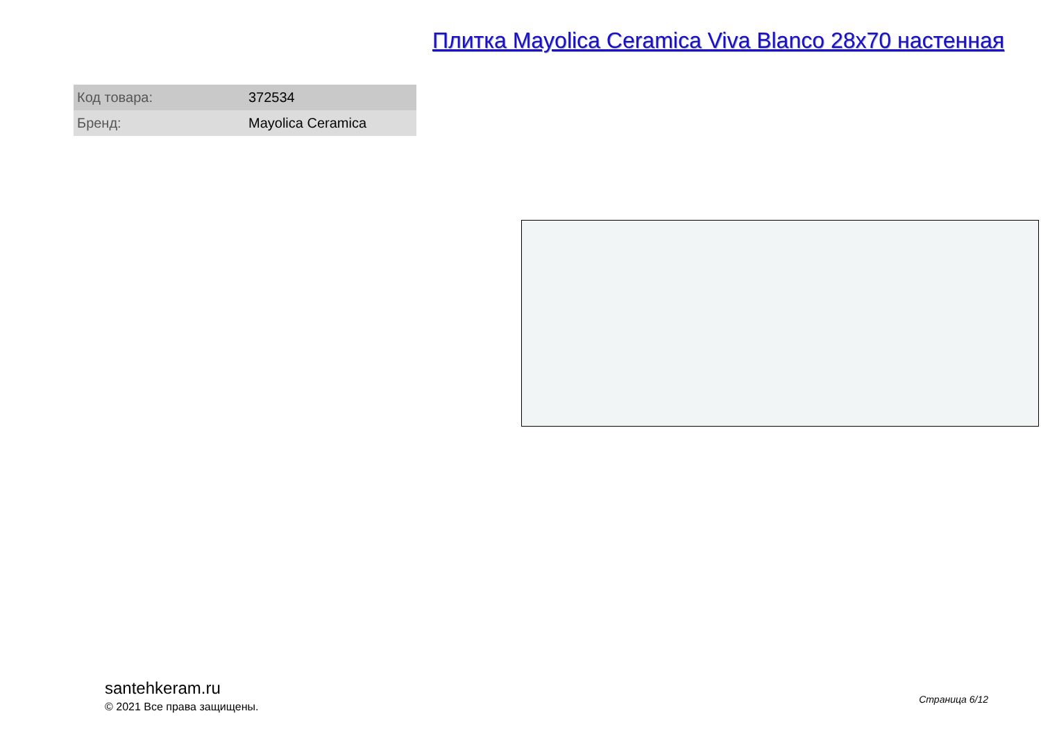Плитка Mayolica Ceramica Viva Blanco 28x70 настенная
| Код товара: | 372534 |
| Бренд: | Mayolica Ceramica |
santehkeram.ru
© 2021 Все права защищены.
Страница 6/12